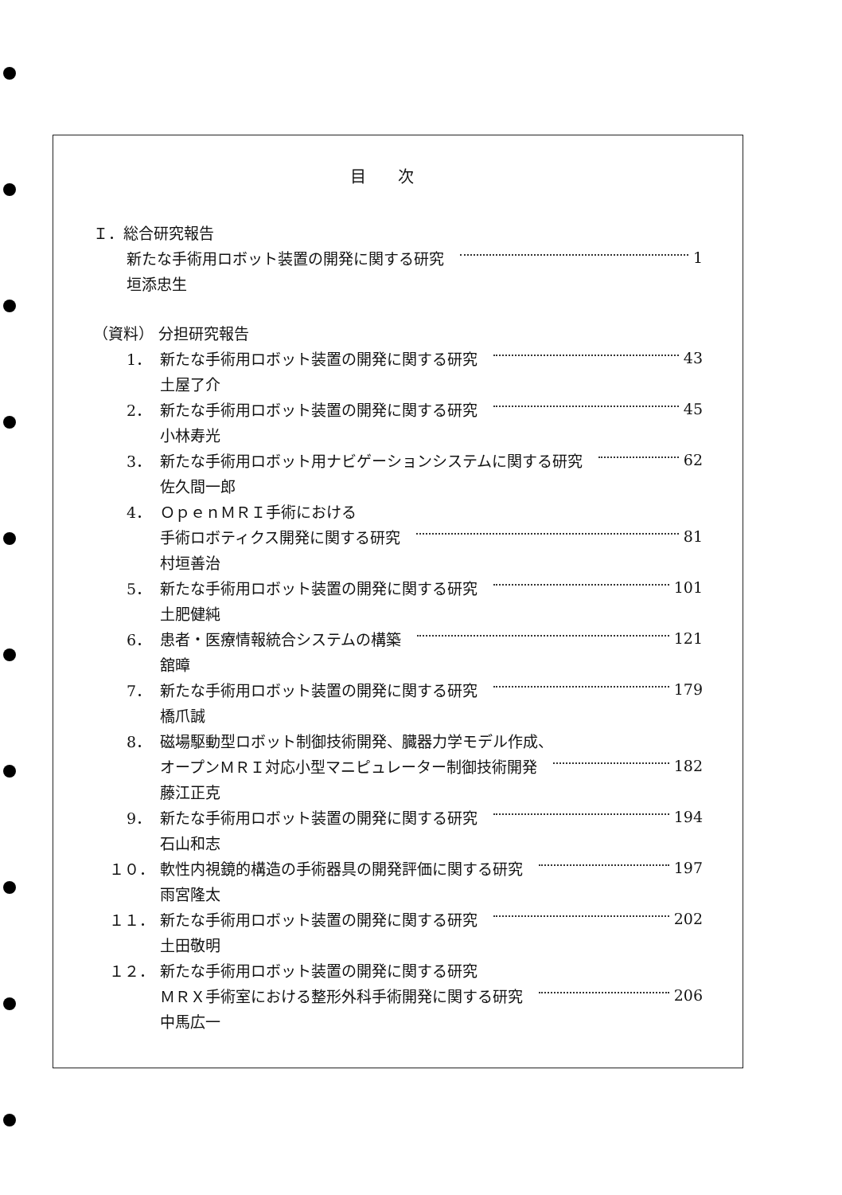目次
Ｉ．総合研究報告
新たな手術用ロボット装置の開発に関する研究 1
垣添忠生
（資料） 分担研究報告
1． 新たな手術用ロボット装置の開発に関する研究 43
土屋了介
2． 新たな手術用ロボット装置の開発に関する研究 45
小林寿光
3． 新たな手術用ロボット用ナビゲーションシステムに関する研究 62
佐久間一郎
4． ＯｐｅｎＭＲＩ手術における
手術ロボティクス開発に関する研究 81
村垣善治
5． 新たな手術用ロボット装置の開発に関する研究 101
土肥健純
6． 患者・医療情報統合システムの構築 121
舘暲
7． 新たな手術用ロボット装置の開発に関する研究 179
橋爪誠
8． 磁場駆動型ロボット制御技術開発、臓器力学モデル作成、
オープンＭＲＩ対応小型マニピュレーター制御技術開発 182
藤江正克
9． 新たな手術用ロボット装置の開発に関する研究 194
石山和志
１０． 軟性内視鏡的構造の手術器具の開発評価に関する研究 197
雨宮隆太
１１． 新たな手術用ロボット装置の開発に関する研究 202
土田敬明
１２． 新たな手術用ロボット装置の開発に関する研究
ＭＲＸ手術室における整形外科手術開発に関する研究 206
中馬広一